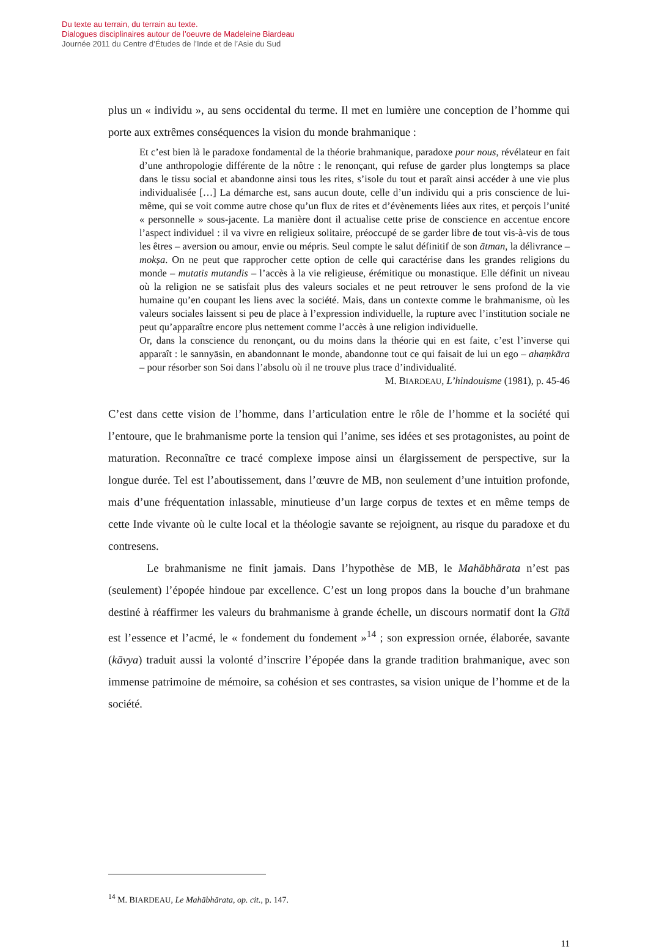Du texte au terrain, du terrain au texte.
Dialogues disciplinaires autour de l’oeuvre de Madeleine Biardeau
Journée 2011 du Centre d’Études de l’Inde et de l’Asie du Sud
plus un « individu », au sens occidental du terme. Il met en lumière une conception de l’homme qui porte aux extrêmes conséquences la vision du monde brahmanique :
Et c’est bien là le paradoxe fondamental de la théorie brahmanique, paradoxe pour nous, révélateur en fait d’une anthropologie différente de la nôtre : le renonçant, qui refuse de garder plus longtemps sa place dans le tissu social et abandonne ainsi tous les rites, s’isole du tout et paraît ainsi accéder à une vie plus individualisée […] La démarche est, sans aucun doute, celle d’un individu qui a pris conscience de lui-même, qui se voit comme autre chose qu’un flux de rites et d’évènements liées aux rites, et perçois l’unité « personnelle » sous-jacente. La manière dont il actualise cette prise de conscience en accentue encore l’aspect individuel : il va vivre en religieux solitaire, préoccupé de se garder libre de tout vis-à-vis de tous les êtres – aversion ou amour, envie ou mépris. Seul compte le salut définitif de son ātman, la délivrance – mokṣa. On ne peut que rapprocher cette option de celle qui caractérise dans les grandes religions du monde – mutatis mutandis – l’accès à la vie religieuse, érémitique ou monastique. Elle définit un niveau où la religion ne se satisfait plus des valeurs sociales et ne peut retrouver le sens profond de la vie humaine qu’en coupant les liens avec la société. Mais, dans un contexte comme le brahmanisme, où les valeurs sociales laissent si peu de place à l’expression individuelle, la rupture avec l’institution sociale ne peut qu’apparaître encore plus nettement comme l’accès à une religion individuelle.
Or, dans la conscience du renonçant, ou du moins dans la théorie qui en est faite, c’est l’inverse qui apparaît : le sannyāsin, en abandonnant le monde, abandonne tout ce qui faisait de lui un ego – ahaṃkāra – pour résorber son Soi dans l’absolu où il ne trouve plus trace d’individualité.
M. BIARDEAU, L’hindouisme (1981), p. 45-46
C’est dans cette vision de l’homme, dans l’articulation entre le rôle de l’homme et la société qui l’entoure, que le brahmanisme porte la tension qui l’anime, ses idées et ses protagonistes, au point de maturation. Reconnaître ce tracé complexe impose ainsi un élargissement de perspective, sur la longue durée. Tel est l’aboutissement, dans l’œuvre de MB, non seulement d’une intuition profonde, mais d’une fréquentation inlassable, minutieuse d’un large corpus de textes et en même temps de cette Inde vivante où le culte local et la théologie savante se rejoignent, au risque du paradoxe et du contresens.
Le brahmanisme ne finit jamais. Dans l’hypothèse de MB, le Mahābhārata n’est pas (seulement) l’épopée hindoue par excellence. C’est un long propos dans la bouche d’un brahmane destiné à réaffirmer les valeurs du brahmanisme à grande échelle, un discours normatif dont la Gītā est l’essence et l’acmé, le « fondement du fondement »<sup>14</sup> ; son expression ornée, élaborée, savante (kāvya) traduit aussi la volonté d’inscrire l’épopée dans la grande tradition brahmanique, avec son immense patrimoine de mémoire, sa cohésion et ses contrastes, sa vision unique de l’homme et de la société.
<sup>14</sup> M. BIARDEAU, Le Mahābhārata, op. cit., p. 147.
11